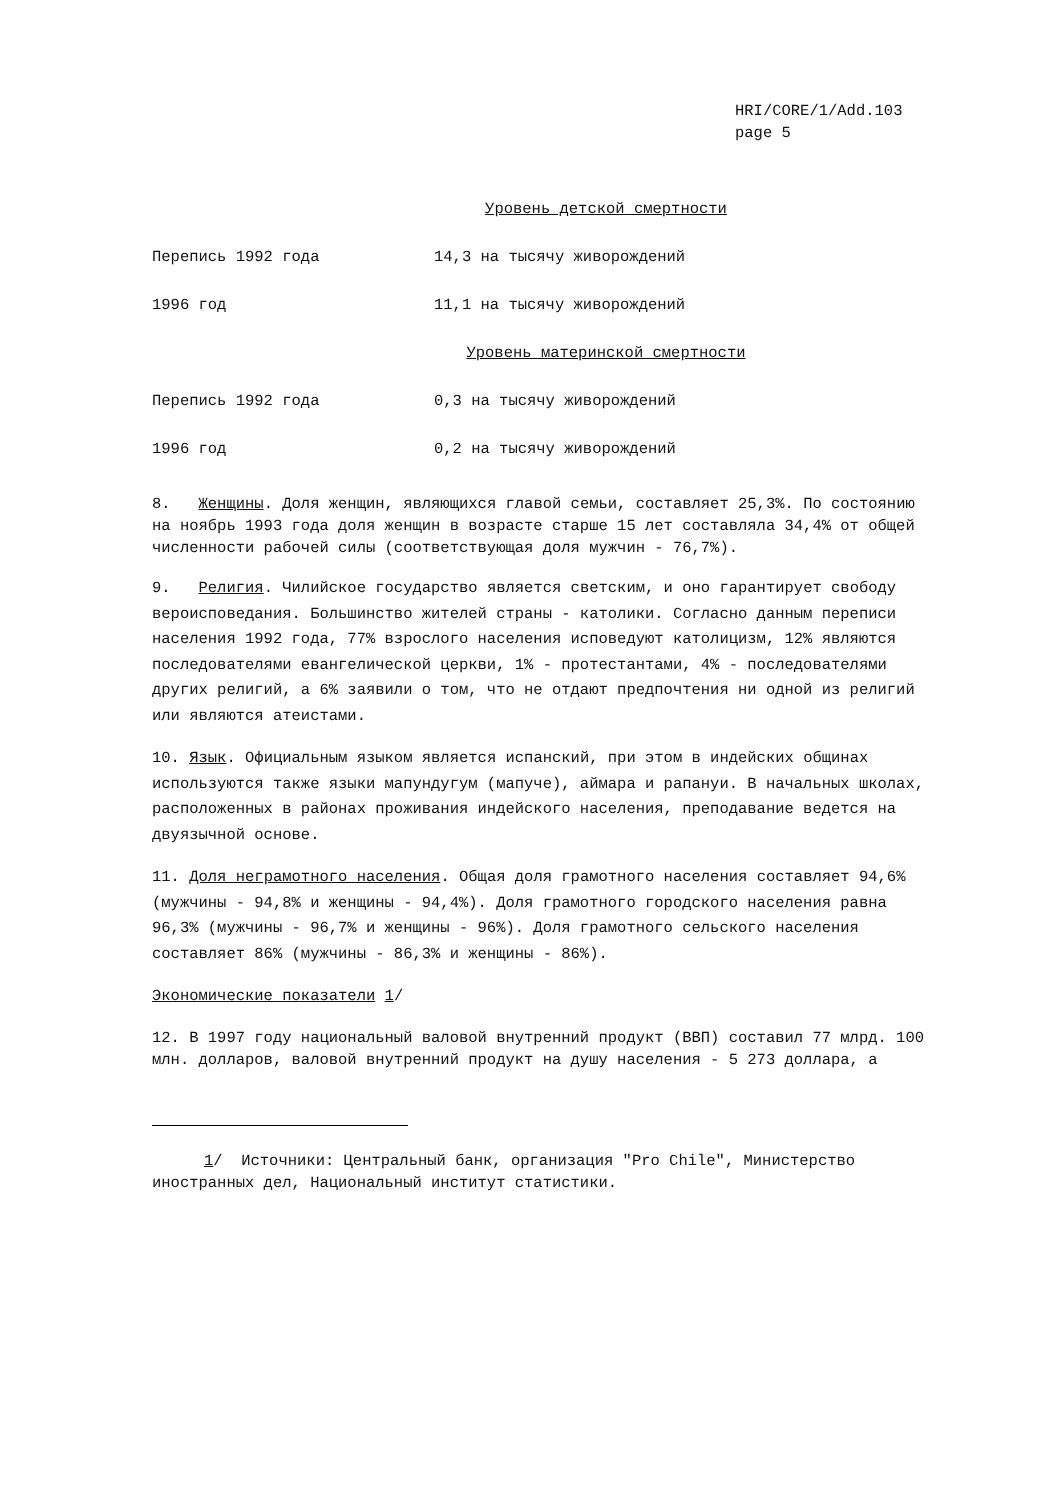HRI/CORE/1/Add.103
page 5
Уровень детской смертности
| Перепись 1992 года | 14,3 на тысячу живорождений |
| 1996 год | 11,1 на тысячу живорождений |
Уровень материнской смертности
| Перепись 1992 года | 0,3 на тысячу живорождений |
| 1996 год | 0,2 на тысячу живорождений |
8. Женщины. Доля женщин, являющихся главой семьи, составляет 25,3%. По состоянию на ноябрь 1993 года доля женщин в возрасте старше 15 лет составляла 34,4% от общей численности рабочей силы (соответствующая доля мужчин - 76,7%).
9. Религия. Чилийское государство является светским, и оно гарантирует свободу вероисповедания. Большинство жителей страны - католики. Согласно данным переписи населения 1992 года, 77% взрослого населения исповедуют католицизм, 12% являются последователями евангелической церкви, 1% - протестантами, 4% - последователями других религий, а 6% заявили о том, что не отдают предпочтения ни одной из религий или являются атеистами.
10. Язык. Официальным языком является испанский, при этом в индейских общинах используются также языки мапундугум (мапуче), аймара и рапануи. В начальных школах, расположенных в районах проживания индейского населения, преподавание ведется на двуязычной основе.
11. Доля неграмотного населения. Общая доля грамотного населения составляет 94,6% (мужчины - 94,8% и женщины - 94,4%). Доля грамотного городского населения равна 96,3% (мужчины - 96,7% и женщины - 96%). Доля грамотного сельского населения составляет 86% (мужчины - 86,3% и женщины - 86%).
Экономические показатели 1/
12. В 1997 году национальный валовой внутренний продукт (ВВП) составил 77 млрд. 100 млн. долларов, валовой внутренний продукт на душу населения - 5 273 доллара, а
1/ Источники: Центральный банк, организация "Pro Chile", Министерство иностранных дел, Национальный институт статистики.